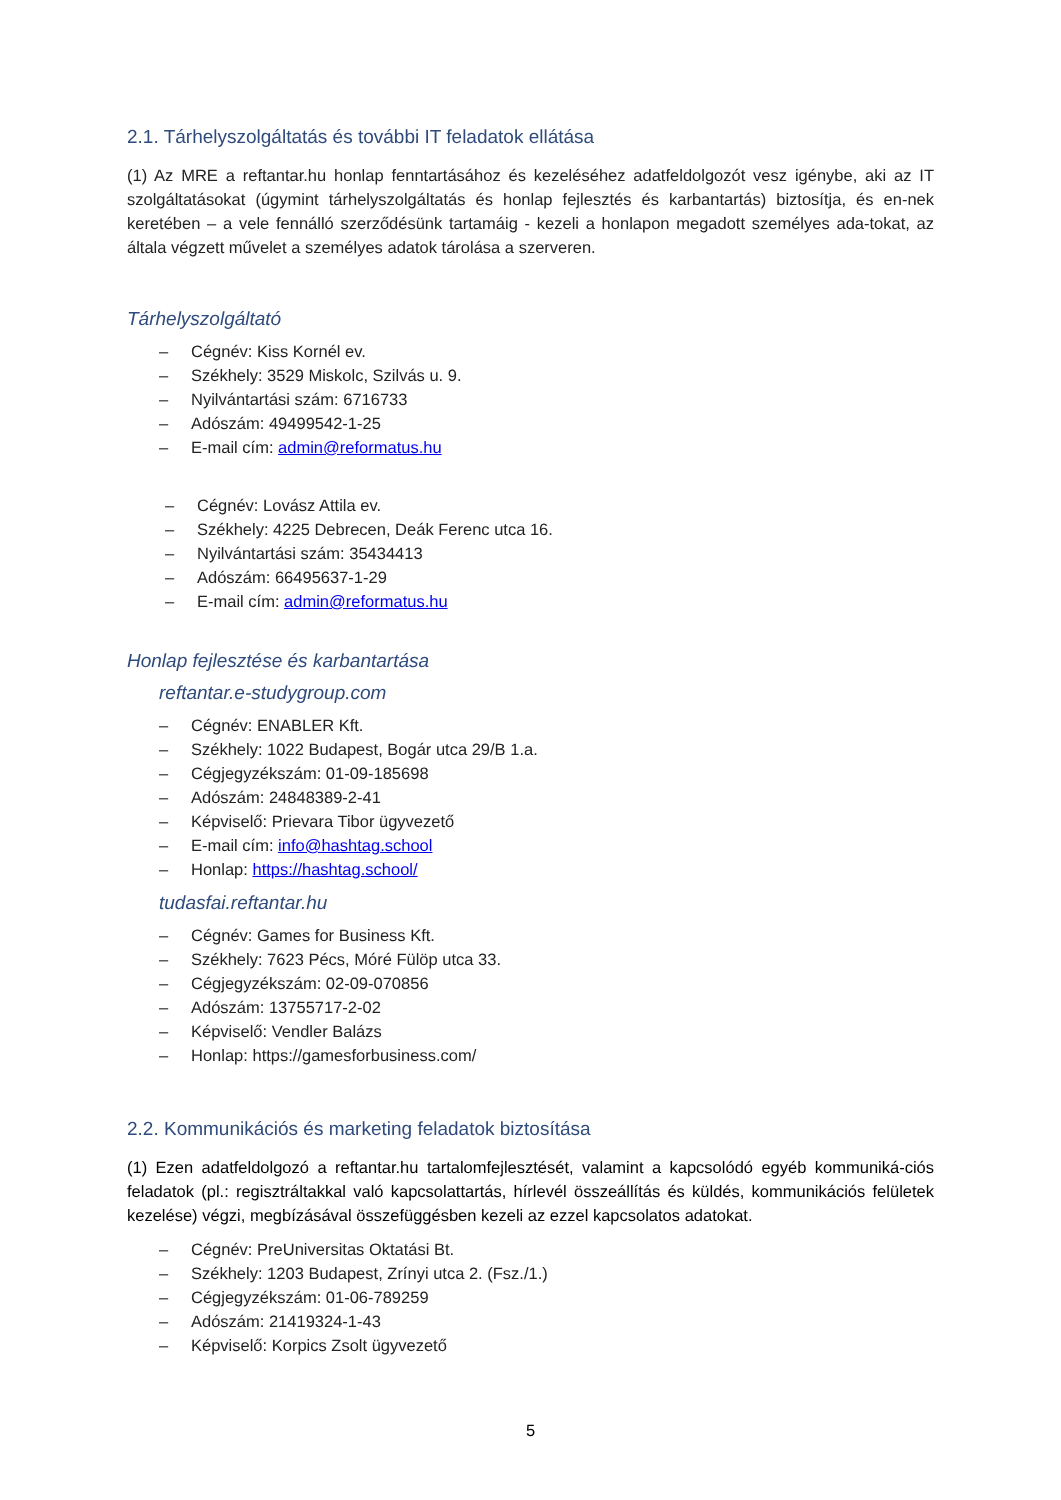2.1. Tárhelyszolgáltatás és további IT feladatok ellátása
(1) Az MRE a reftantar.hu honlap fenntartásához és kezeléséhez adatfeldolgozót vesz igénybe, aki az IT szolgáltatásokat (úgymint tárhelyszolgáltatás és honlap fejlesztés és karbantartás) biztosítja, és en-nek keretében – a vele fennálló szerződésünk tartamáig - kezeli a honlapon megadott személyes ada-tokat, az általa végzett művelet a személyes adatok tárolása a szerveren.
Tárhelyszolgáltató
– Cégnév: Kiss Kornél ev.
– Székhely: 3529 Miskolc, Szilvás u. 9.
– Nyilvántartási szám: 6716733
– Adószám: 49499542-1-25
– E-mail cím: admin@reformatus.hu
– Cégnév: Lovász Attila ev.
– Székhely: 4225 Debrecen, Deák Ferenc utca 16.
– Nyilvántartási szám: 35434413
– Adószám: 66495637-1-29
– E-mail cím: admin@reformatus.hu
Honlap fejlesztése és karbantartása
reftantar.e-studygroup.com
– Cégnév: ENABLER Kft.
– Székhely: 1022 Budapest, Bogár utca 29/B 1.a.
– Cégjegyzékszám: 01-09-185698
– Adószám: 24848389-2-41
– Képviselő: Prievara Tibor ügyvezető
– E-mail cím: info@hashtag.school
– Honlap: https://hashtag.school/
tudasfai.reftantar.hu
– Cégnév: Games for Business Kft.
– Székhely: 7623 Pécs, Móré Fülöp utca 33.
– Cégjegyzékszám: 02-09-070856
– Adószám: 13755717-2-02
– Képviselő: Vendler Balázs
– Honlap: https://gamesforbusiness.com/
2.2. Kommunikációs és marketing feladatok biztosítása
(1) Ezen adatfeldolgozó a reftantar.hu tartalomfejlesztését, valamint a kapcsolódó egyéb kommuniká-ciós feladatok (pl.: regisztráltakkal való kapcsolattartás, hírlevél összeállítás és küldés, kommunikációs felületek kezelése) végzi, megbízásával összefüggésben kezeli az ezzel kapcsolatos adatokat.
– Cégnév: PreUniversitas Oktatási Bt.
– Székhely: 1203 Budapest, Zrínyi utca 2. (Fsz./1.)
– Cégjegyzékszám: 01-06-789259
– Adószám: 21419324-1-43
– Képviselő: Korpics Zsolt ügyvezető
5